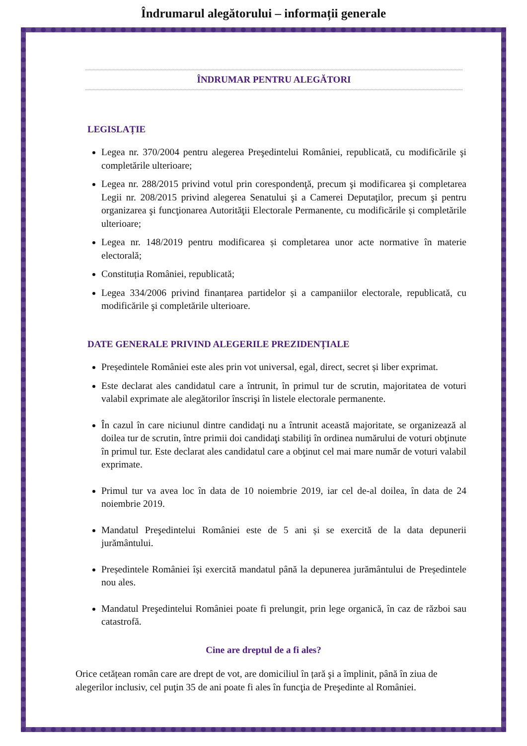Îndrumarul alegătorului – informații generale
ÎNDRUMAR PENTRU ALEGĂTORI
LEGISLAȚIE
Legea nr. 370/2004 pentru alegerea Preşedintelui României, republicată, cu modificările şi completările ulterioare;
Legea nr. 288/2015 privind votul prin corespondenţă, precum şi modificarea şi completarea Legii nr. 208/2015 privind alegerea Senatului şi a Camerei Deputaţilor, precum şi pentru organizarea şi funcţionarea Autorităţii Electorale Permanente, cu modificările și completările ulterioare;
Legea nr. 148/2019 pentru modificarea și completarea unor acte normative în materie electorală;
Constituția României, republicată;
Legea 334/2006 privind finanțarea partidelor și a campaniilor electorale, republicată, cu modificările şi completările ulterioare.
DATE GENERALE PRIVIND ALEGERILE PREZIDENȚIALE
Președintele României este ales prin vot universal, egal, direct, secret și liber exprimat.
Este declarat ales candidatul care a întrunit, în primul tur de scrutin, majoritatea de voturi valabil exprimate ale alegătorilor înscrişi în listele electorale permanente.
În cazul în care niciunul dintre candidaţi nu a întrunit această majoritate, se organizează al doilea tur de scrutin, între primii doi candidaţi stabiliţi în ordinea numărului de voturi obţinute în primul tur. Este declarat ales candidatul care a obţinut cel mai mare număr de voturi valabil exprimate.
Primul tur va avea loc în data de 10 noiembrie 2019, iar cel de-al doilea, în data de 24 noiembrie 2019.
Mandatul Preşedintelui României este de 5 ani și se exercită de la data depunerii jurământului.
Președintele României își exercită mandatul până la depunerea jurământului de Președintele nou ales.
Mandatul Preşedintelui României poate fi prelungit, prin lege organică, în caz de război sau catastrofă.
Cine are dreptul de a fi ales?
Orice cetățean român care are drept de vot, are domiciliul în țară şi a împlinit, până în ziua de alegerilor inclusiv, cel puţin 35 de ani poate fi ales în funcţia de Preşedinte al României.